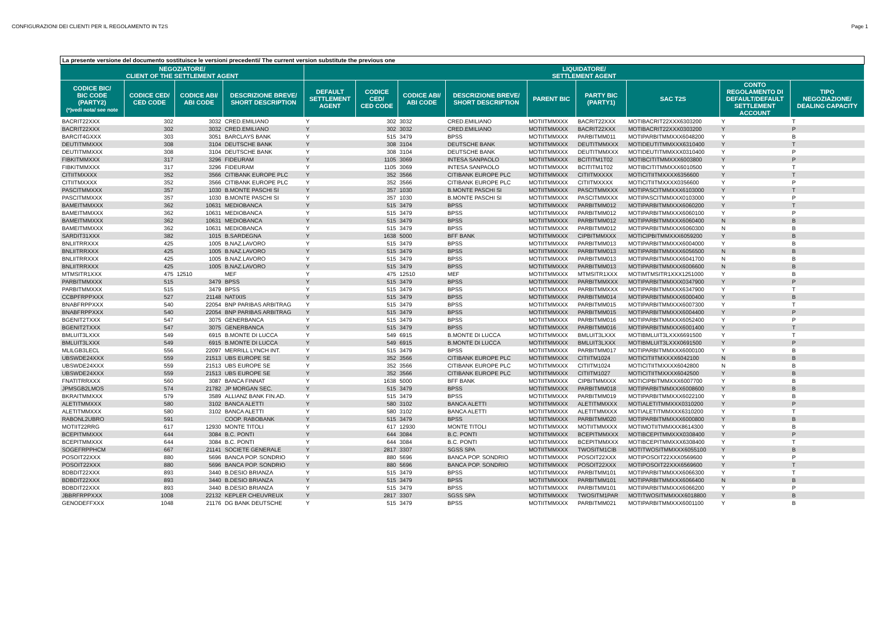CONFIGURAZIONI DEI CLIENTI PER IL REGOLAMENTO IN T2S Page 1
| La presente versione del documento sostituisce le versioni precedenti/ The current version substitute the previous one | | | | | | | | | | | | |
| --- | --- | --- | --- | --- | --- | --- | --- | --- | --- | --- | --- | --- |
| NEGOZIATORE/ CLIENT OF THE SETTLEMENT AGENT | | | | LIQUIDATORE/ SETTLEMENT AGENT | | | | | | | | |
| CODICE BIC/ BIC CODE (PARTY2) (*)vedi nota/ see note | CODICE CED/ CED CODE | CODICE ABI/ ABI CODE | DESCRIZIONE BREVE/ SHORT DESCRIPTION | DEFAULT SETTLEMENT AGENT | CODICE CED/ CED CODE | CODICE ABI/ ABI CODE | DESCRIZIONE BREVE/ SHORT DESCRIPTION | PARENT BIC | PARTY BIC (PARTY1) | SAC T2S | CONTO REGOLAMENTO DI DEFAULT/DEFAULT SETTLEMENT ACCOUNT | TIPO NEGOZIAZIONE/ DEALING CAPACITY |
| BACRIT22XXX | 302 | 3032 | CRED.EMILIANO | Y | 302 | 3032 | CRED.EMILIANO | MOTIITMMXXX | BACRIT22XXX | MOTIBACRIT22XXX6303200 | Y | T |
| BACRIT22XXX | 302 | 3032 | CRED.EMILIANO | Y | 302 | 3032 | CRED.EMILIANO | MOTIITMMXXX | BACRIT22XXX | MOTIBACRIT22XXX0303200 | Y | P |
| BARCIT4GXXX | 303 | 3051 | BARCLAYS BANK | Y | 515 | 3479 | BPSS | MOTIITMMXXX | PARBITMM011 | MOTIPARBITMMXXX6048200 | Y | B |
| DEUTITMMXXX | 308 | 3104 | DEUTSCHE BANK | Y | 308 | 3104 | DEUTSCHE BANK | MOTIITMMXXX | DEUTITMMXXX | MOTIDEUTITMMXXX6310400 | Y | T |
| DEUTITMMXXX | 308 | 3104 | DEUTSCHE BANK | Y | 308 | 3104 | DEUTSCHE BANK | MOTIITMMXXX | DEUTITMMXXX | MOTIDEUTITMMXXX0310400 | Y | P |
| FIBKITMMXXX | 317 | 3296 | FIDEURAM | Y | 1105 | 3069 | INTESA SANPAOLO | MOTIITMMXXX | BCITITM1T02 | MOTIBCITITMMXXX6003800 | Y | P |
| FIBKITMMXXX | 317 | 3296 | FIDEURAM | Y | 1105 | 3069 | INTESA SANPAOLO | MOTIITMMXXX | BCITITM1T02 | MOTIBCITITMMXXX6010500 | Y | T |
| CITIITMXXXX | 352 | 3566 | CITIBANK EUROPE PLC | Y | 352 | 3566 | CITIBANK EUROPE PLC | MOTIITMMXXX | CITIITMXXXX | MOTICITIITMXXXX6356600 | Y | T |
| CITIITMXXXX | 352 | 3566 | CITIBANK EUROPE PLC | Y | 352 | 3566 | CITIBANK EUROPE PLC | MOTIITMMXXX | CITIITMXXXX | MOTICITIITMXXXX0356600 | Y | P |
| PASCITMMXXX | 357 | 1030 | B.MONTE PASCHI SI | Y | 357 | 1030 | B.MONTE PASCHI SI | MOTIITMMXXX | PASCITMMXXX | MOTIPASCITMMXXX6103000 | Y | T |
| PASCITMMXXX | 357 | 1030 | B.MONTE PASCHI SI | Y | 357 | 1030 | B.MONTE PASCHI SI | MOTIITMMXXX | PASCITMMXXX | MOTIPASCITMMXXX0103000 | Y | P |
| BAMEITMMXXX | 362 | 10631 | MEDIOBANCA | Y | 515 | 3479 | BPSS | MOTIITMMXXX | PARBITMM012 | MOTIPARBITMMXXX6060200 | Y | T |
| BAMEITMMXXX | 362 | 10631 | MEDIOBANCA | Y | 515 | 3479 | BPSS | MOTIITMMXXX | PARBITMM012 | MOTIPARBITMMXXX6060100 | Y | P |
| BAMEITMMXXX | 362 | 10631 | MEDIOBANCA | Y | 515 | 3479 | BPSS | MOTIITMMXXX | PARBITMM012 | MOTIPARBITMMXXX6060400 | N | B |
| BAMEITMMXXX | 362 | 10631 | MEDIOBANCA | Y | 515 | 3479 | BPSS | MOTIITMMXXX | PARBITMM012 | MOTIPARBITMMXXX6060300 | N | B |
| SARDIT31XXX | 382 | 1015 | B.SARDEGNA | Y | 1638 | 5000 | BFF BANK | MOTIITMMXXX | CIPBITMMXXX | MOTICIPBITMMXXX6059200 | Y | B |
| BNLIITRRXXX | 425 | 1005 | B.NAZ.LAVORO | Y | 515 | 3479 | BPSS | MOTIITMMXXX | PARBITMM013 | MOTIPARBITMMXXX6004000 | Y | B |
| BNLIITRRXXX | 425 | 1005 | B.NAZ.LAVORO | Y | 515 | 3479 | BPSS | MOTIITMMXXX | PARBITMM013 | MOTIPARBITMMXXX6056500 | N | B |
| BNLIITRRXXX | 425 | 1005 | B.NAZ.LAVORO | Y | 515 | 3479 | BPSS | MOTIITMMXXX | PARBITMM013 | MOTIPARBITMMXXX6041700 | N | B |
| BNLIITRRXXX | 425 | 1005 | B.NAZ.LAVORO | Y | 515 | 3479 | BPSS | MOTIITMMXXX | PARBITMM013 | MOTIPARBITMMXXX6006600 | N | B |
| MTMSITR1XXX | 475 | 12510 | MEF | Y | 475 | 12510 | MEF | MOTIITMMXXX | MTMSITR1XXX | MOTIMTMSITR1XXX1251000 | Y | B |
| PARBITMMXXX | 515 | 3479 | BPSS | Y | 515 | 3479 | BPSS | MOTIITMMXXX | PARBITMMXXX | MOTIPARBITMMXXX0347900 | Y | P |
| PARBITMMXXX | 515 | 3479 | BPSS | Y | 515 | 3479 | BPSS | MOTIITMMXXX | PARBITMMXXX | MOTIPARBITMMXXX6347900 | Y | T |
| CCBPFRPPXXX | 527 | 21148 | NATIXIS | Y | 515 | 3479 | BPSS | MOTIITMMXXX | PARBITMM014 | MOTIPARBITMMXXX6000400 | Y | B |
| BNABFRPPXXX | 540 | 22054 | BNP PARIBAS ARBITRAG | Y | 515 | 3479 | BPSS | MOTIITMMXXX | PARBITMM015 | MOTIPARBITMMXXX6007300 | Y | T |
| BNABFRPPXXX | 540 | 22054 | BNP PARIBAS ARBITRAG | Y | 515 | 3479 | BPSS | MOTIITMMXXX | PARBITMM015 | MOTIPARBITMMXXX6004400 | Y | P |
| BGENIT2TXXX | 547 | 3075 | GENERBANCA | Y | 515 | 3479 | BPSS | MOTIITMMXXX | PARBITMM016 | MOTIPARBITMMXXX6052400 | Y | P |
| BGENIT2TXXX | 547 | 3075 | GENERBANCA | Y | 515 | 3479 | BPSS | MOTIITMMXXX | PARBITMM016 | MOTIPARBITMMXXX6001400 | Y | T |
| BMLUIT3LXXX | 549 | 6915 | B.MONTE DI LUCCA | Y | 549 | 6915 | B.MONTE DI LUCCA | MOTIITMMXXX | BMLUIT3LXXX | MOTIBMLUIT3LXXX6691500 | Y | T |
| BMLUIT3LXXX | 549 | 6915 | B.MONTE DI LUCCA | Y | 549 | 6915 | B.MONTE DI LUCCA | MOTIITMMXXX | BMLUIT3LXXX | MOTIBMLUIT3LXXX0691500 | Y | P |
| MLILGB3LECL | 556 | 22097 | MERRILL LYNCH INT. | Y | 515 | 3479 | BPSS | MOTIITMMXXX | PARBITMM017 | MOTIPARBITMMXXX6000100 | Y | B |
| UBSWDE24XXX | 559 | 21513 | UBS EUROPE SE | Y | 352 | 3566 | CITIBANK EUROPE PLC | MOTIITMMXXX | CITIITM1024 | MOTICITIITMXXXX6042100 | N | B |
| UBSWDE24XXX | 559 | 21513 | UBS EUROPE SE | Y | 352 | 3566 | CITIBANK EUROPE PLC | MOTIITMMXXX | CITIITM1024 | MOTICITIITMXXXX6042800 | N | B |
| UBSWDE24XXX | 559 | 21513 | UBS EUROPE SE | Y | 352 | 3566 | CITIBANK EUROPE PLC | MOTIITMMXXX | CITIITM1027 | MOTICITIITMXXXX6042500 | Y | B |
| FNATITRRXXX | 560 | 3087 | BANCA FINNAT | Y | 1638 | 5000 | BFF BANK | MOTIITMMXXX | CIPBITMMXXX | MOTICIPBITMMXXX6007700 | Y | B |
| JPMSGB2LMOS | 574 | 21782 | JP MORGAN SEC. | Y | 515 | 3479 | BPSS | MOTIITMMXXX | PARBITMM018 | MOTIPARBITMMXXX6008600 | Y | B |
| BKRAITMMXXX | 579 | 3589 | ALLIANZ BANK FIN.AD. | Y | 515 | 3479 | BPSS | MOTIITMMXXX | PARBITMM019 | MOTIPARBITMMXXX6022100 | Y | B |
| ALETITMMXXX | 580 | 3102 | BANCA ALETTI | Y | 580 | 3102 | BANCA ALETTI | MOTIITMMXXX | ALETITMMXXX | MOTIALETITMMXXX0310200 | Y | P |
| ALETITMMXXX | 580 | 3102 | BANCA ALETTI | Y | 580 | 3102 | BANCA ALETTI | MOTIITMMXXX | ALETITMMXXX | MOTIALETITMMXXX6310200 | Y | T |
| RABONL2UBRO | 591 | | COOP. RABOBANK | Y | 515 | 3479 | BPSS | MOTIITMMXXX | PARBITMM020 | MOTIPARBITMMXXX6000800 | Y | B |
| MOTIIT22RRG | 617 | 12930 | MONTE TITOLI | Y | 617 | 12930 | MONTE TITOLI | MOTIITMMXXX | MOTIITMMXXX | MOTIMOTIITMMXXX8614300 | Y | B |
| BCEPITMMXXX | 644 | 3084 | B.C. PONTI | Y | 644 | 3084 | B.C. PONTI | MOTIITMMXXX | BCEPITMMXXX | MOTIBCEPITMMXXX0308400 | Y | P |
| BCEPITMMXXX | 644 | 3084 | B.C. PONTI | Y | 644 | 3084 | B.C. PONTI | MOTIITMMXXX | BCEPITMMXXX | MOTIBCEPITMMXXX6308400 | Y | T |
| SOGEFRPPHCM | 667 | 21141 | SOCIETE GENERALE | Y | 2817 | 3307 | SGSS SPA | MOTIITMMXXX | TWOSITM1CIB | MOTITWOSITMMXXX6055100 | Y | B |
| POSOIT22XXX | 880 | 5696 | BANCA POP. SONDRIO | Y | 880 | 5696 | BANCA POP. SONDRIO | MOTIITMMXXX | POSOIT22XXX | MOTIPOSOIT22XXX0569600 | Y | P |
| POSOIT22XXX | 880 | 5696 | BANCA POP. SONDRIO | Y | 880 | 5696 | BANCA POP. SONDRIO | MOTIITMMXXX | POSOIT22XXX | MOTIPOSOIT22XXX6569600 | Y | T |
| BDBDIT22XXX | 893 | 3440 | B.DESIO BRIANZA | Y | 515 | 3479 | BPSS | MOTIITMMXXX | PARBITMM101 | MOTIPARBITMMXXX6066300 | Y | T |
| BDBDIT22XXX | 893 | 3440 | B.DESIO BRIANZA | Y | 515 | 3479 | BPSS | MOTIITMMXXX | PARBITMM101 | MOTIPARBITMMXXX6066400 | N | B |
| BDBDIT22XXX | 893 | 3440 | B.DESIO BRIANZA | Y | 515 | 3479 | BPSS | MOTIITMMXXX | PARBITMM101 | MOTIPARBITMMXXX6066200 | Y | P |
| JBBRFRPPXXX | 1008 | 22132 | KEPLER CHEUVREUX | Y | 2817 | 3307 | SGSS SPA | MOTIITMMXXX | TWOSITM1PAR | MOTITWOSITMMXXX6018800 | Y | B |
| GENODEFFXXX | 1048 | 21176 | DG BANK DEUTSCHE | Y | 515 | 3479 | BPSS | MOTIITMMXXX | PARBITMM021 | MOTIPARBITMMXXX6001100 | Y | B |